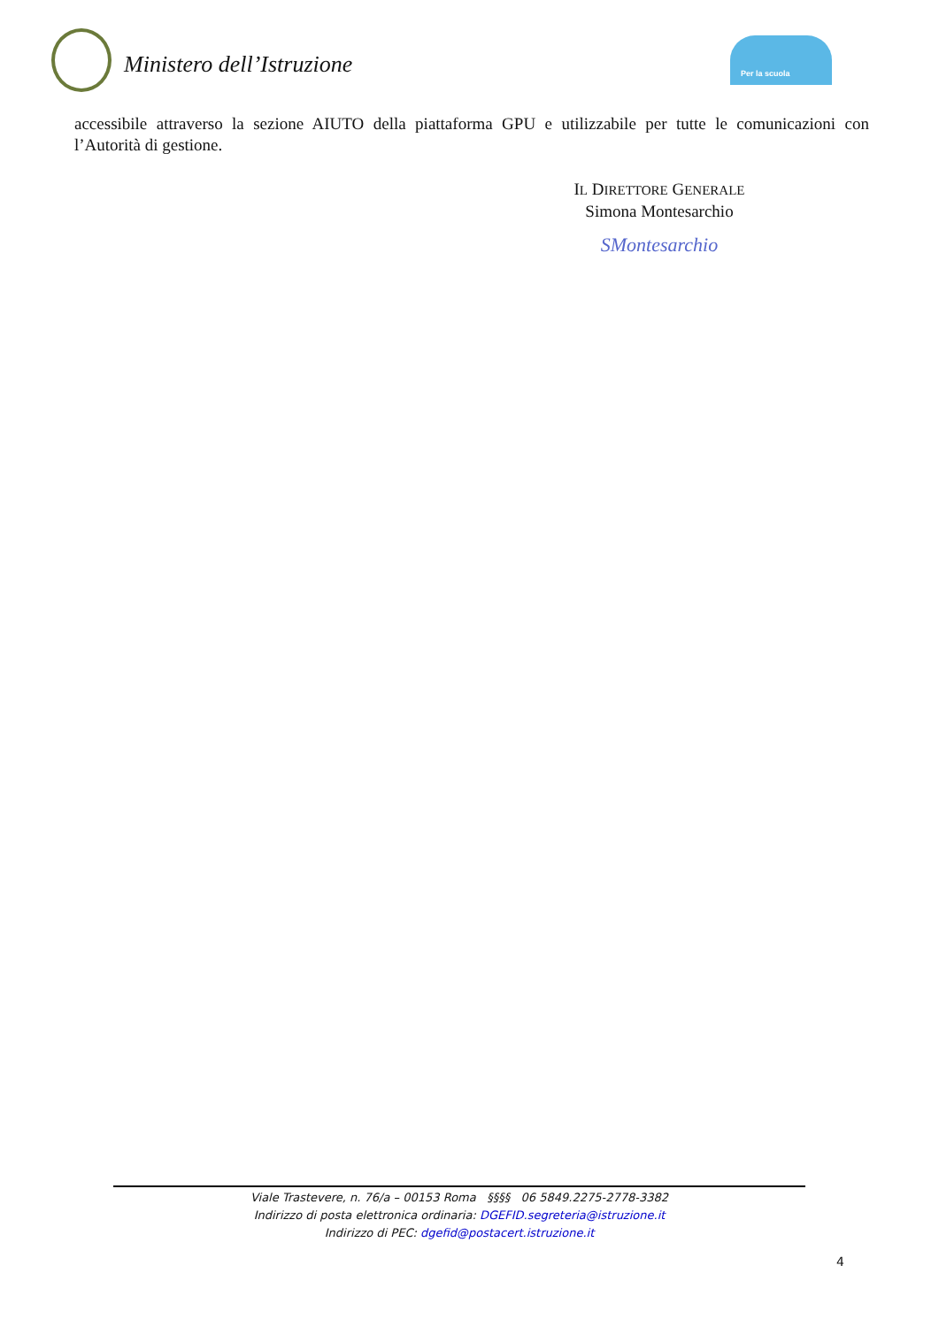Ministero dell’Istruzione
Per la scuola
accessibile attraverso la sezione AIUTO della piattaforma GPU e utilizzabile per tutte le comunicazioni con l’Autorità di gestione.
IL DIRETTORE GENERALE
Simona Montesarchio
SMontesarchio
Viale Trastevere, n. 76/a – 00153 Roma §§§§ 06 5849.2275-2778-3382
Indirizzo di posta elettronica ordinaria: DGEFID.segreteria@istruzione.it
Indirizzo di PEC: dgefid@postacert.istruzione.it
4